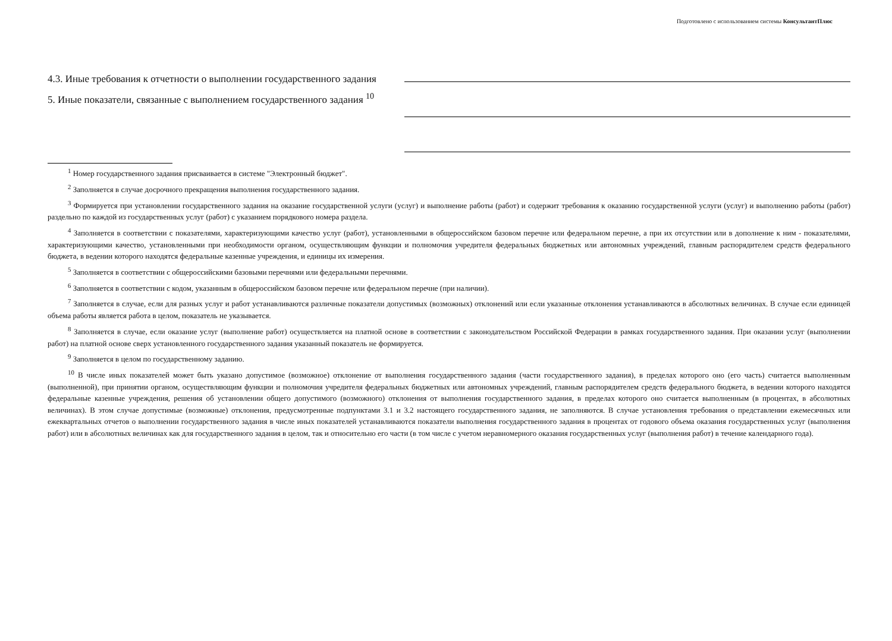Подготовлено с использованием системы КонсультантПлюс
4.3. Иные требования к отчетности о выполнении государственного задания
5. Иные показатели, связанные с выполнением государственного задания <sup>10</sup>
<sup>1</sup> Номер государственного задания присваивается в системе "Электронный бюджет".
<sup>2</sup> Заполняется в случае досрочного прекращения выполнения государственного задания.
<sup>3</sup> Формируется при установлении государственного задания на оказание государственной услуги (услуг) и выполнение работы (работ) и содержит требования к оказанию государственной услуги (услуг) и выполнению работы (работ) раздельно по каждой из государственных услуг (работ) с указанием порядкового номера раздела.
<sup>4</sup> Заполняется в соответствии с показателями, характеризующими качество услуг (работ), установленными в общероссийском базовом перечне или федеральном перечне, а при их отсутствии или в дополнение к ним - показателями, характеризующими качество, установленными при необходимости органом, осуществляющим функции и полномочия учредителя федеральных бюджетных или автономных учреждений, главным распорядителем средств федерального бюджета, в ведении которого находятся федеральные казенные учреждения, и единицы их измерения.
<sup>5</sup> Заполняется в соответствии с общероссийскими базовыми перечнями или федеральными перечнями.
<sup>6</sup> Заполняется в соответствии с кодом, указанным в общероссийском базовом перечне или федеральном перечне (при наличии).
<sup>7</sup> Заполняется в случае, если для разных услуг и работ устанавливаются различные показатели допустимых (возможных) отклонений или если указанные отклонения устанавливаются в абсолютных величинах. В случае если единицей объема работы является работа в целом, показатель не указывается.
<sup>8</sup> Заполняется в случае, если оказание услуг (выполнение работ) осуществляется на платной основе в соответствии с законодательством Российской Федерации в рамках государственного задания. При оказании услуг (выполнении работ) на платной основе сверх установленного государственного задания указанный показатель не формируется.
<sup>9</sup> Заполняется в целом по государственному заданию.
<sup>10</sup> В числе иных показателей может быть указано допустимое (возможное) отклонение от выполнения государственного задания (части государственного задания), в пределах которого оно (его часть) считается выполненным (выполненной), при принятии органом, осуществляющим функции и полномочия учредителя федеральных бюджетных или автономных учреждений, главным распорядителем средств федерального бюджета, в ведении которого находятся федеральные казенные учреждения, решения об установлении общего допустимого (возможного) отклонения от выполнения государственного задания, в пределах которого оно считается выполненным (в процентах, в абсолютных величинах). В этом случае допустимые (возможные) отклонения, предусмотренные подпунктами 3.1 и 3.2 настоящего государственного задания, не заполняются. В случае установления требования о представлении ежемесячных или ежеквартальных отчетов о выполнении государственного задания в числе иных показателей устанавливаются показатели выполнения государственного задания в процентах от годового объема оказания государственных услуг (выполнения работ) или в абсолютных величинах как для государственного задания в целом, так и относительно его части (в том числе с учетом неравномерного оказания государственных услуг (выполнения работ) в течение календарного года).